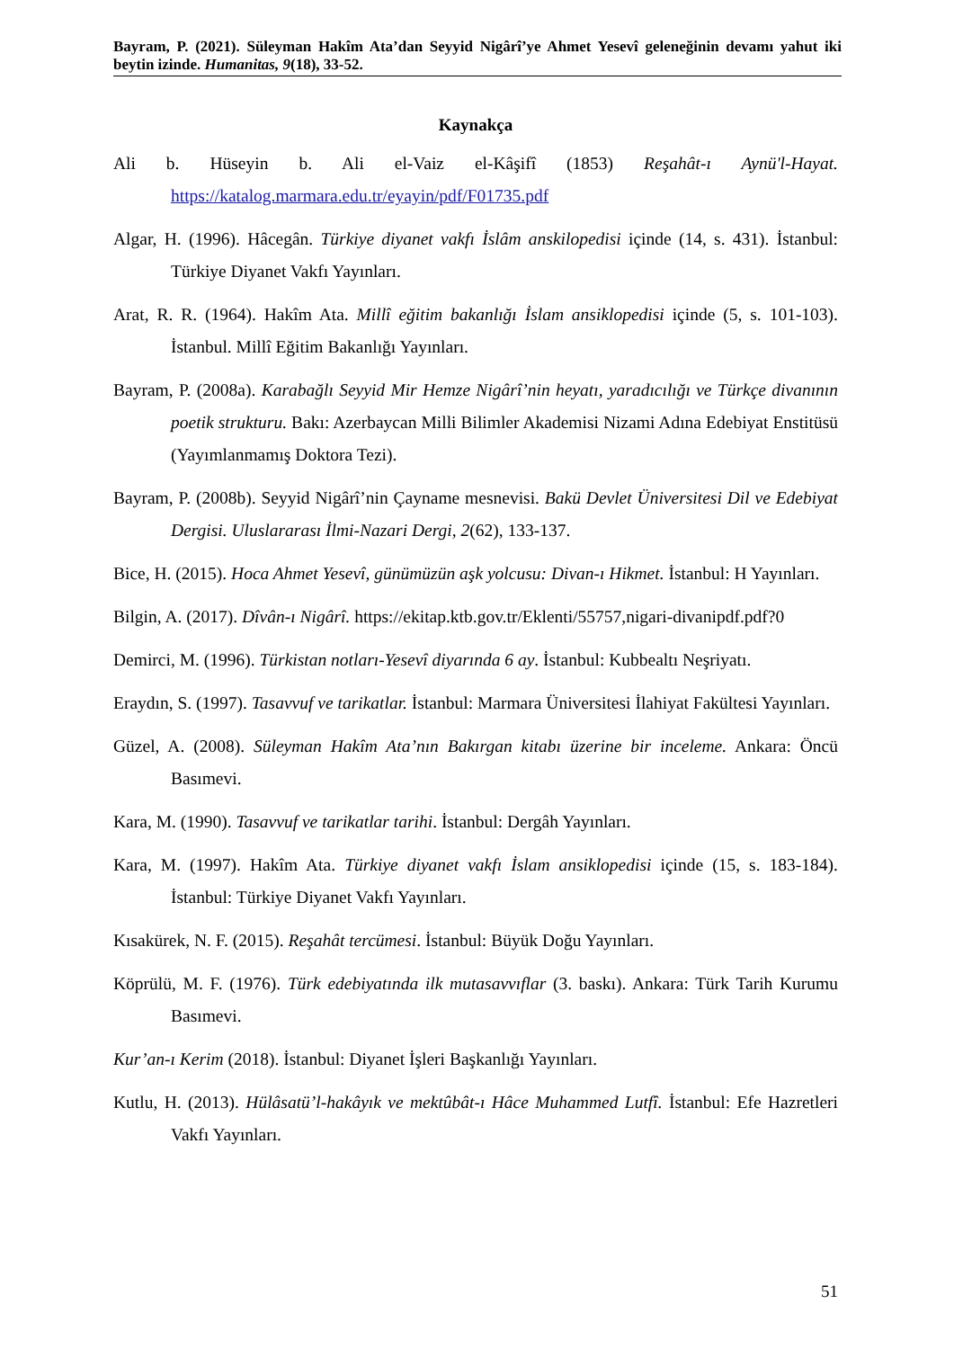Bayram, P. (2021). Süleyman Hakîm Ata’dan Seyyid Nigârî’ye Ahmet Yesevî geleneğinin devamı yahut iki beytin izinde. Humanitas, 9(18), 33-52.
Kaynakça
Ali b. Hüseyin b. Ali el-Vaiz el-Kâşifî (1853) Reşahât-ı Aynü'l-Hayat. https://katalog.marmara.edu.tr/eyayin/pdf/F01735.pdf
Algar, H. (1996). Hâcegân. Türkiye diyanet vakfı İslâm anskilopedisi içinde (14, s. 431). İstanbul: Türkiye Diyanet Vakfı Yayınları.
Arat, R. R. (1964). Hakîm Ata. Millî eğitim bakanlığı İslam ansiklopedisi içinde (5, s. 101-103). İstanbul. Millî Eğitim Bakanlığı Yayınları.
Bayram, P. (2008a). Karabağlı Seyyid Mir Hemze Nigârî’nin heyatı, yaradıcılığı ve Türkçe divanının poetik strukturu. Bakı: Azerbaycan Milli Bilimler Akademisi Nizami Adına Edebiyat Enstitüsü (Yayımlanmamış Doktora Tezi).
Bayram, P. (2008b). Seyyid Nigârî’nin Çayname mesnevisi. Bakü Devlet Üniversitesi Dil ve Edebiyat Dergisi. Uluslararası İlmi-Nazari Dergi, 2(62), 133-137.
Bice, H. (2015). Hoca Ahmet Yesevî, günümüzün aşk yolcusu: Divan-ı Hikmet. İstanbul: H Yayınları.
Bilgin, A. (2017). Dîvân-ı Nigârî. https://ekitap.ktb.gov.tr/Eklenti/55757,nigari-divanipdf.pdf?0
Demirci, M. (1996). Türkistan notları-Yesevî diyarında 6 ay. İstanbul: Kubbealtı Neşriyatı.
Eraydın, S. (1997). Tasavvuf ve tarikatlar. İstanbul: Marmara Üniversitesi İlahiyat Fakültesi Yayınları.
Güzel, A. (2008). Süleyman Hakîm Ata’nın Bakırgan kitabı üzerine bir inceleme. Ankara: Öncü Basımevi.
Kara, M. (1990). Tasavvuf ve tarikatlar tarihi. İstanbul: Dergâh Yayınları.
Kara, M. (1997). Hakîm Ata. Türkiye diyanet vakfı İslam ansiklopedisi içinde (15, s. 183-184). İstanbul: Türkiye Diyanet Vakfı Yayınları.
Kısakürek, N. F. (2015). Reşahât tercümesi. İstanbul: Büyük Doğu Yayınları.
Köprülü, M. F. (1976). Türk edebiyatında ilk mutasavvıflar (3. baskı). Ankara: Türk Tarih Kurumu Basımevi.
Kur’an-ı Kerim (2018). İstanbul: Diyanet İşleri Başkanlığı Yayınları.
Kutlu, H. (2013). Hülâsatü’l-hakâyık ve mektûbât-ı Hâce Muhammed Lutfî. İstanbul: Efe Hazretleri Vakfı Yayınları.
51